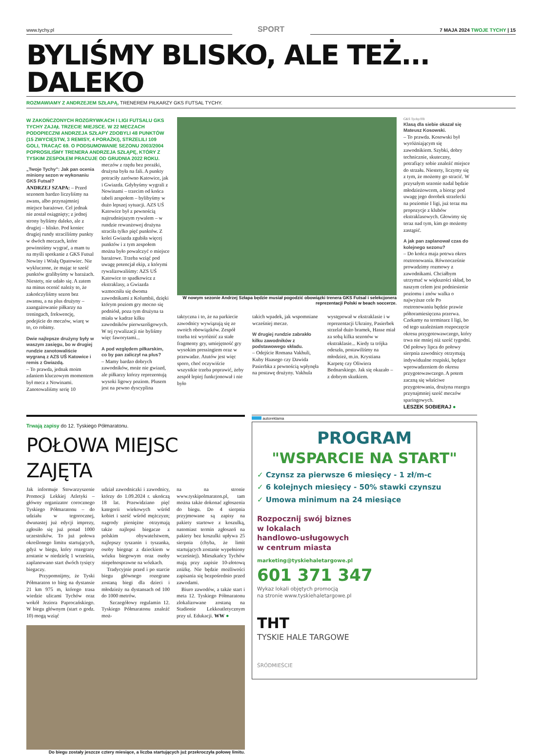www.tychy.pl
SPORT
7 MAJA 2024 TWOJE TYCHY | 15
BYLIŚMY BLISKO, ALE TEŻ... DALEKO
ROZMAWIAMY Z ANDRZEJEM SZŁAPĄ, TRENEREM PIŁKARZY GKS FUTSAL TYCHY.
W ZAKOŃCZONYCH ROZGRYWKACH I LIGI FUTSALU GKS TYCHY ZAJĄŁ TRZECIE MIEJSCE. W 22 MECZACH PODOPIECZNI ANDRZEJA SZŁAPY ZDOBYLI 48 PUNKTÓW (15 ZWYCIĘSTW, 3 REMISY, 4 PORAŻKI), STRZELILI 109 GOLI, TRACĄC 69. O PODSUMOWANIE SEZONU 2003/2004 POPROSILIŚMY TRENERA ANDRZEJA SZŁĄPĘ, KTÓRY Z TYSKIM ZESPOŁEM PRACUJE OD GRUDNIA 2022 ROKU.
„Twoje Tychy”: Jak pan ocenia miniony sezon w wykonaniu GKS Futsal?
ANDRZEJ SZAPA: – Przed sezonem bardzo liczyliśmy na awans, albo przynajmniej miejsce barażowe. Cel jednak nie został osiągnięty; z jednej strony byliśmy daleko, ale z drugiej – blisko. Pod koniec drugiej rundy straciliśmy punkty w dwóch meczach, które powinniśmy wygrać, a mam tu na myśli spotkanie z GKS Futsal Nowiny i Wisłą Opatowiec. Nie wykluczone, że mając te sześć punktów gralibyśmy w barażach. Niestety, nie udało się. A zatem na minus ocenić należy to, że zakończyliśmy sezon bez awansu, a na plus drużyny – zaangażowanie piłkarzy na treningach, frekwencję, podejście do meczów, wiarę w to, co robimy.
Dwie najlepsze drużyny były w waszym zasięgu, bo w drugiej rundzie zanotowaliście wygraną z AZS UŚ Katowice i remis z Gwiazdą.
– To prawda, jednak moim zdaniem kluczowym momentem był mecz z Nowinami. Zanotowaliśmy serię 10
meczów z rzędu bez porażki, drużyna była na fali. A punkty potraciły zarówno Katowice, jak i Gwiazda. Gdybyśmy wygrali z Nowinami – trzecim od końca tabeli zespołem – bylibyśmy w dużo lepszej sytuacji. AZS UŚ Katowice był z pewnością najtrudniejszym rywalem – w rundzie rewanżowej drużyna straciła tylko pięć punktów. Z kolei Gwiazda zgubiła więcej punktów i z tym zespołem można było powalczyć o miejsce barażowe. Trzeba wziąć pod uwagę potencjał ekip, z którymi rywalizowaliśmy: AZS UŚ Katowice to spadkowicz z ekstraklasy, a Gwiazda wzmocniła się dwoma zawodnikami z Kolumbii, dzięki którym poziom gry mocno się podniósł, poza tym drużyna ta miała w kadrze kilku zawodników pierwszoligowych. W tej rywalizacji nie byliśmy więc faworytami...
A pod względem piłkarskim, co by pan zaliczył na plus?
– Mamy bardzo dobrych zawodników, może nie gwiazd, ale piłkarzy którzy reprezentują wysoki ligowy poziom. Plusem jest na pewno dyscyplina
W nowym sezonie Andrzej Szłapa będzie musiał pogodzić obowiązki trenera GKS Futsal i selekcjonera reprezentacji Polski w beach soccerze.
taktyczna i to, że na parkiecie zawodnicy wywiązują się ze swoich obowiązków. Zespół trzeba też wyróżnić za stałe fragmenty gry, umiejętność gry wysokim pressingiem oraz w przewadze. Atutów jest więc sporo, choć oczywiście wszystkie trzeba poprawić, żeby zespół lepiej funkcjonował i nie było
takich wpadek, jak wspomniane wcześniej mecze.
W drugiej rundzie zabrakło kilku zawodników z podstawowego składu.
– Odejście Romana Vakhuli, Kuby Haasego czy Dawida Pasierbka z pewnością wpłynęła na postawę drużyny. Vakhula
występował w ekstraklasie i w reprezentacji Ukrainy, Pasierbek strzelał dużo bramek, Hasse miał za sobą kilka sezonów w ekstraklasie... Kiedy ta trójka odeszła, postawiliśmy na młodzież, m.in. Krystiana Karpetę czy Oliwiera Bednarskiego. Jak się okazało – z dobrym skutkiem.
GKS Tychy/FB
Klasą dla siebie okazał się Mateusz Kosowski.
– To prawda. Kosowski był wyróżniającym się zawodnikiem. Szybki, dobry technicznie, skuteczny, potrafiący sobie znaleźć miejsce do strzału. Niestety, liczymy się z tym, że możemy go stracić. W przyszłym sezonie nadal będzie młodzieżowcem, a biorąc pod uwagę jego dorobek strzelecki na poziomie I ligi, już teraz ma propozycje z klubów ekstraklasowych. Głowimy się teraz nad tym, kim go możemy zastąpić.
A jak pan zaplanował czas do kolejnego sezonu?
– Do końca maja potrwa okres roztrenowania. Równocześnie prowadzimy rozmowy z zawodnikami. Chciałbym utrzymać w większości skład, bo naszym celem jest podniesienie poziomu i znów walka o najwyższe cele Po roztrenowaniu będzie prawie półtoramiesięczna przerwa. Czekamy na terminarz I ligi, bo od tego uzależniam rozpoczęcie okresu przygotowawczego, który trwa nie mniej niż sześć tygodni. Od połowy lipca do połowy sierpnia zawodnicy otrzymają indywidualne rozpiski, będące wprowadzeniem do okresu przygotowawczego. A potem zaczną się właściwe przygotowania, drużyna rozegra przynajmniej sześć meczów sparingowych.
LESZEK SOBIERAJ ●
Trwają zapisy do 12. Tyskiego Półmaratonu.
POŁOWA MIEJSC ZAJĘTA
Jak informuje Stowarzyszenie Promocji Lekkiej Atletyki – główny organizator corocznego Tyskiego Półmaratonu – do udziału w tegorocznej, dwunastej już edycji imprezy, zgłosiło się już ponad 1000 uczestników. To już połowa określonego limitu startujących, gdyż w biegu, który rozegrany zostanie w niedzielę 1 września, zaplanowano start dwóch tysięcy biegaczy.
Przypomnijmy, że Tyski Półmaraton to bieg na dystansie 21 km 975 m, którego trasa wiedzie ulicami Tychów oraz wokół Jeziora Paprocańskiego. W biegu głównym (start o godz. 10) mogą wziąć
udział zawodniczki i zawodnicy, którzy do 1.09.2024 r. ukończą 18 lat. Przewidziano pięć kategorii wiekowych wśród kobiet i sześć wśród mężczyzn; nagrody pieniężne otrzymają także najlepsi biegacze z polskim obywatelstwem, najlepszy tyszanin i tyszanka, osoby biegnąc z dzieckiem w wózku biegowym oraz osoby niepełnosprawne na wózkach.
Tradycyjnie przed i po starcie biegu głównego rozegrane zostaną biegi dla dzieci i młodzieży na dystansach od 100 do 1000 metrów.
Szczegółowy regulamin 12. Tyskiego Półmaratonu znaleźć moż-
na na stronie www.tyskipolmaraton.pl, tam można także dokonać zgłoszenia do biegu. Do 4 sierpnia przyjmowane są zapisy na pakiety startowe z koszulką, natomiast termin zgłoszeń na pakiety bez koszulki upływa 25 sierpnia (chyba, że limit startujących zostanie wypełniony wcześniej). Mieszkańcy Tychów mają przy zapisie 10-złotową zniżkę. Nie będzie możliwości zapisania się bezpośrednio przed zawodami.
Biuro zawodów, a także start i meta 12. Tyskiego Półmaratonu zlokalizowane zostaną na Stadionie Lekkoatletycznym przy ul. Edukacji. WW ●
Do biegu zostały jeszcze cztery miesiące, a liczba startujących już przekroczyła połowę limitu.
autoreklama
PROGRAM
"WSPARCIE NA START"
✓ Czynsz za pierwsze 6 miesięcy - 1 zł/m-c
✓ 6 kolejnych miesięcy - 50% stawki czynszu
✓ Umowa minimum na 24 miesiące
Rozpocznij swój biznes
w lokalach
handlowo-usługowych
w centrum miasta
marketing@tyskiehaletargowe.pl
601 371 347
Wykaz lokali objętych promocją
na stronie www.tyskiehaletargowe.pl
THT
TYSKIE HALE TARGOWE
ŚRÓDMIEŚCIE